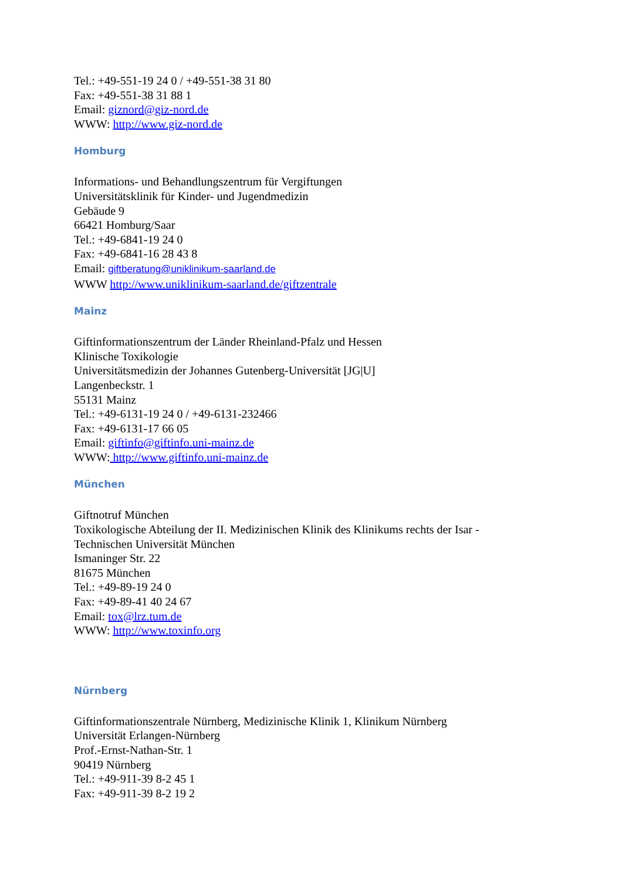Tel.: +49-551-19 24 0 / +49-551-38 31 80
Fax: +49-551-38 31 88 1
Email: giznord@giz-nord.de
WWW: http://www.giz-nord.de
Homburg
Informations- und Behandlungszentrum für Vergiftungen
Universitätsklinik für Kinder- und Jugendmedizin
Gebäude 9
66421 Homburg/Saar
Tel.: +49-6841-19 24 0
Fax: +49-6841-16 28 43 8
Email: giftberatung@uniklinikum-saarland.de
WWW http://www.uniklinikum-saarland.de/giftzentrale
Mainz
Giftinformationszentrum der Länder Rheinland-Pfalz und Hessen
Klinische Toxikologie
Universitätsmedizin der Johannes Gutenberg-Universität [JG|U]
Langenbeckstr. 1
55131 Mainz
Tel.: +49-6131-19 24 0 / +49-6131-232466
Fax: +49-6131-17 66 05
Email: giftinfo@giftinfo.uni-mainz.de
WWW: http://www.giftinfo.uni-mainz.de
München
Giftnotruf München
Toxikologische Abteilung der II. Medizinischen Klinik des Klinikums rechts der Isar -
Technischen Universität München
Ismaninger Str. 22
81675 München
Tel.: +49-89-19 24 0
Fax: +49-89-41 40 24 67
Email: tox@lrz.tum.de
WWW: http://www.toxinfo.org
Nürnberg
Giftinformationszentrale Nürnberg, Medizinische Klinik 1, Klinikum Nürnberg
Universität Erlangen-Nürnberg
Prof.-Ernst-Nathan-Str. 1
90419 Nürnberg
Tel.: +49-911-39 8-2 45 1
Fax: +49-911-39 8-2 19 2